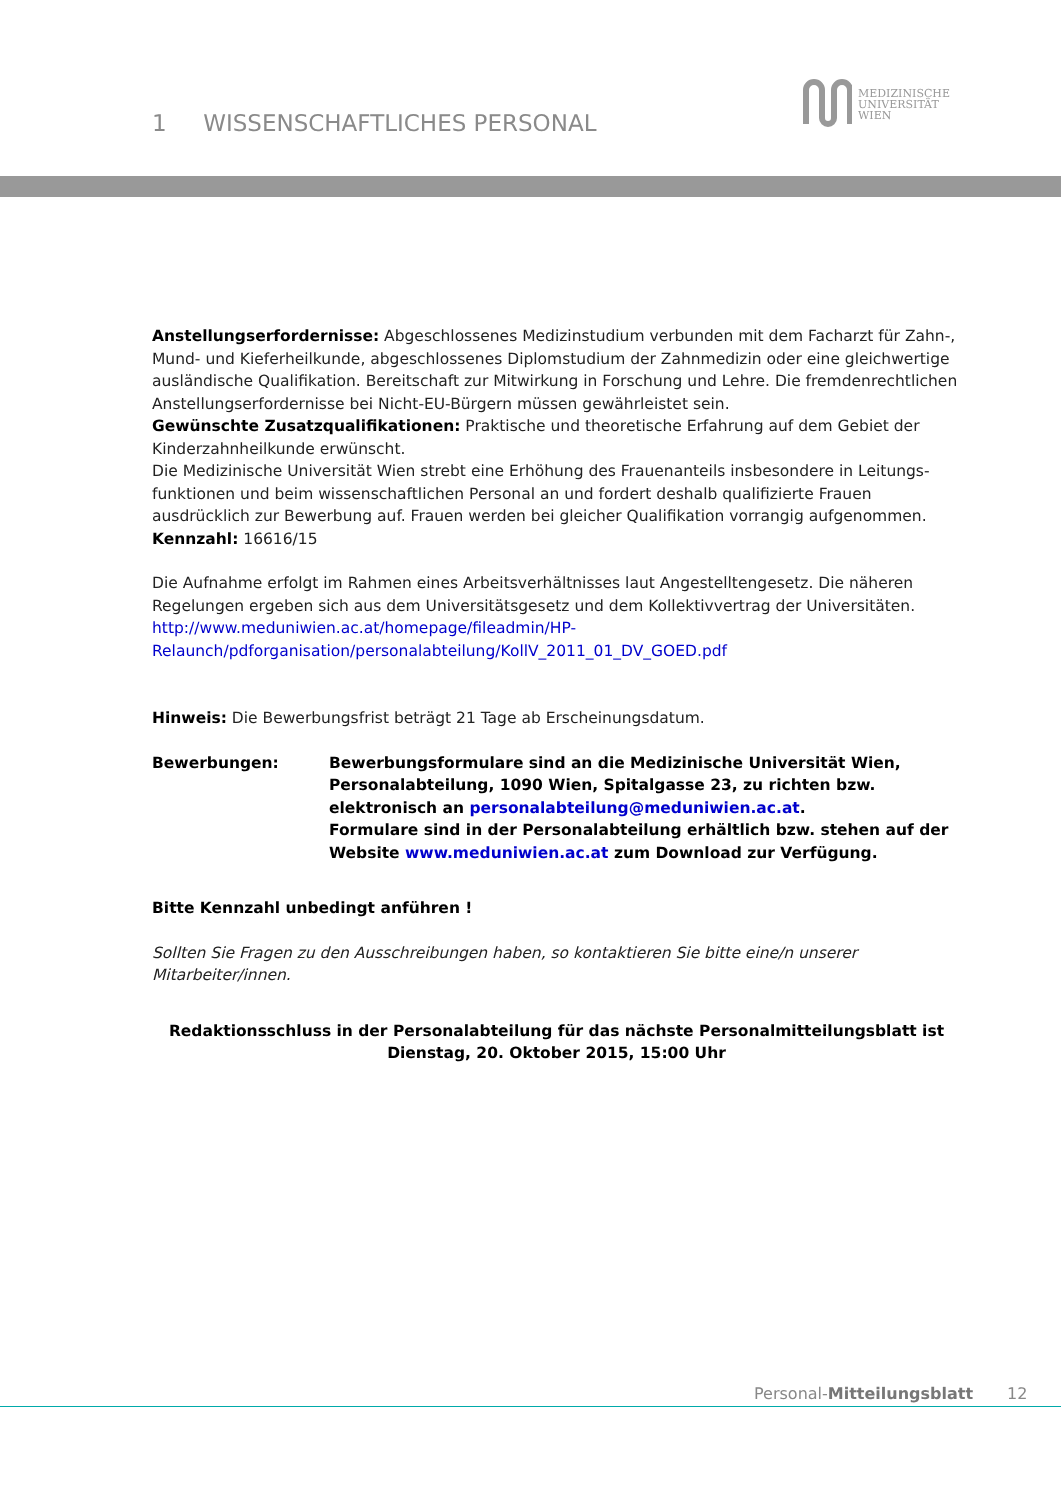1 WISSENSCHAFTLICHES PERSONAL
MEDIZINISCHE
UNIVERSITÄT
WIEN
Anstellungserfordernisse: Abgeschlossenes Medizinstudium verbunden mit dem Facharzt für Zahn-, Mund- und Kieferheilkunde, abgeschlossenes Diplomstudium der Zahnmedizin oder eine gleichwertige ausländische Qualifikation. Bereitschaft zur Mitwirkung in Forschung und Lehre. Die fremdenrechtlichen Anstellungserfordernisse bei Nicht-EU-Bürgern müssen gewährleistet sein.
Gewünschte Zusatzqualifikationen: Praktische und theoretische Erfahrung auf dem Gebiet der Kinderzahnheilkunde erwünscht.
Die Medizinische Universität Wien strebt eine Erhöhung des Frauenanteils insbesondere in Leitungs-funktionen und beim wissenschaftlichen Personal an und fordert deshalb qualifizierte Frauen ausdrücklich zur Bewerbung auf. Frauen werden bei gleicher Qualifikation vorrangig aufgenommen.
Kennzahl: 16616/15
Die Aufnahme erfolgt im Rahmen eines Arbeitsverhältnisses laut Angestelltengesetz. Die näheren Regelungen ergeben sich aus dem Universitätsgesetz und dem Kollektivvertrag der Universitäten.
http://www.meduniwien.ac.at/homepage/fileadmin/HP-
Relaunch/pdforganisation/personalabteilung/KollV_2011_01_DV_GOED.pdf
Hinweis: Die Bewerbungsfrist beträgt 21 Tage ab Erscheinungsdatum.
Bewerbungen: Bewerbungsformulare sind an die Medizinische Universität Wien, Personalabteilung, 1090 Wien, Spitalgasse 23, zu richten bzw. elektronisch an personalabteilung@meduniwien.ac.at.
Formulare sind in der Personalabteilung erhältlich bzw. stehen auf der Website www.meduniwien.ac.at zum Download zur Verfügung.
Bitte Kennzahl unbedingt anführen !
Sollten Sie Fragen zu den Ausschreibungen haben, so kontaktieren Sie bitte eine/n unserer Mitarbeiter/innen.
Redaktionsschluss in der Personalabteilung für das nächste Personalmitteilungsblatt ist
Dienstag, 20. Oktober 2015, 15:00 Uhr
Personal-Mitteilungsblatt 12